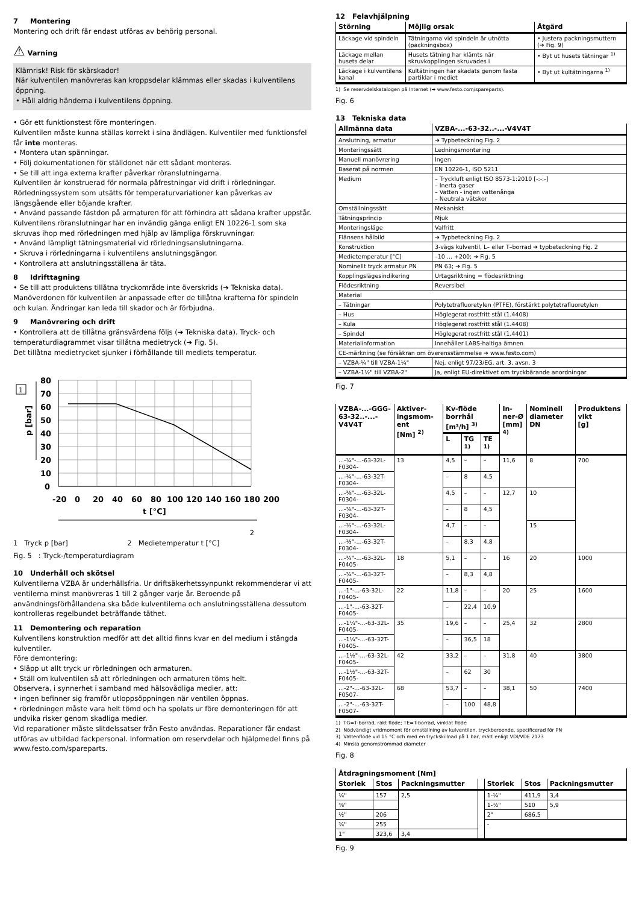7 Montering
Montering och drift får endast utföras av behörig personal.
⚠ Varning
Klämrisk! Risk för skärskador!
När kulventilen manövreras kan kroppsdelar klämmas eller skadas i kulventilens öppning.
• Håll aldrig händerna i kulventilens öppning.
• Gör ett funktionstest före monteringen.
Kulventilen måste kunna ställas korrekt i sina ändlägen. Kulventiler med funktionsfel får inte monteras.
• Montera utan spänningar.
• Följ dokumentationen för ställdonet när ett sådant monteras.
• Se till att inga externa krafter påverkar röranslutningarna.
Kulventilen är konstruerad för normala påfrestningar vid drift i rörledningar. Rörledningssystem som utsätts för temperaturvariationer kan påverkas av längsgående eller böjande krafter.
• Använd passande fästdon på armaturen för att förhindra att sådana krafter uppstår.
Kulventilens röranslutningar har en invändig gänga enligt EN 10226-1 som ska skruvas ihop med rörledningen med hjälp av lämpliga förskruvningar.
• Använd lämpligt tätningsmaterial vid rörledningsanslutningarna.
• Skruva i rörledningarna i kulventilens anslutningsgängor.
• Kontrollera att anslutningsställena är täta.
8 Idrifttagning
• Se till att produktens tillåtna tryckområde inte överskrids (➔ Tekniska data).
Manöverdonen för kulventilen är anpassade efter de tillåtna krafterna för spindeln och kulan. Ändringar kan leda till skador och är förbjudna.
9 Manövrering och drift
• Kontrollera att de tillåtna gränsvärdena följs (➔ Tekniska data). Tryck- och temperaturdiagrammet visar tillåtna medietryck (➔ Fig. 5).
Det tillåtna medietrycket sjunker i förhållande till mediets temperatur.
1
80
70
60
50
40
30
20
10
0
-20
0
20
40
60
80
100
120
140
160
180
200
t [°C]
p [bar]
2
1 Tryck p [bar] 2 Medietemperatur t [°C]
Fig. 5 : Tryck-/temperaturdiagram
10 Underhåll och skötsel
Kulventilerna VZBA är underhållsfria. Ur driftsäkerhetssynpunkt rekommenderar vi att ventilerna minst manövreras 1 till 2 gånger varje år. Beroende på användningsförhållandena ska både kulventilerna och anslutningsställena dessutom kontrolleras regelbundet beträffande täthet.
11 Demontering och reparation
Kulventilens konstruktion medför att det alltid finns kvar en del medium i stängda kulventiler.
Före demontering:
• Släpp ut allt tryck ur rörledningen och armaturen.
• Ställ om kulventilen så att rörledningen och armaturen töms helt.
Observera, i synnerhet i samband med hälsovådliga medier, att:
• ingen befinner sig framför utloppsöppningen när ventilen öppnas.
• rörledningen måste vara helt tömd och ha spolats ur före demonteringen för att undvika risker genom skadliga medier.
Vid reparationer måste slitdelssatser från Festo användas. Reparationer får endast utföras av utbildad fackpersonal. Information om reservdelar och hjälpmedel finns på www.festo.com/spareparts.
12 Felavhjälpning
| Störning | Möjlig orsak | Åtgärd |
| --- | --- | --- |
| Läckage vid spindeln | Tätningarna vid spindeln är utnötta (packningsbox) | • Justera packningsmuttern (➔ Fig. 9) |
| Läckage mellan husets delar | Husets tätning har klämts när skruvkopplingen skruvades i | • Byt ut husets tätningar <sup>1)</sup> |
| Läckage i kulventilens kanal | Kultätningen har skadats genom fasta partiklar i mediet | • Byt ut kultätningarna <sup>1)</sup> |
1) Se reservdelskatalogen på Internet (➔ www.festo.com/spareparts).
Fig. 6
13 Tekniska data
| Allmänna data | VZBA-...-63-32..-...-V4V4T |
| --- | --- |
| Anslutning, armatur | ➔ Typbeteckning Fig. 2 |
| Monteringssätt | Ledningsmontering |
| Manuell manövrering | Ingen |
| Baserat på normen | EN 10226-1, ISO 5211 |
| Medium | – Tryckluft enligt ISO 8573-1:2010 [-:-:-] – Inerta gaser – Vatten - ingen vattenånga – Neutrala vätskor |
| Omställningssätt | Mekaniskt |
| Tätningsprincip | Mjuk |
| Monteringsläge | Valfritt |
| Flänsens hålbild | ➔ Typbeteckning Fig. 2 |
| Konstruktion | 3-vägs kulventil, L– eller T–borrad ➔ typbeteckning Fig. 2 |
| Medietemperatur [°C] | –10 ... +200; ➔ Fig. 5 |
| Nominellt tryck armatur PN | PN 63; ➔ Fig. 5 |
| Kopplingslägesindikering | Urtagsriktning = flödesriktning |
| Flödesriktning | Reversibel |
| Material | |
| – Tätningar | Polytetrafluoretylen (PTFE), förstärkt polytetrafluoretylen |
| – Hus | Höglegerat rostfritt stål (1.4408) |
| – Kula | Höglegerat rostfritt stål (1.4408) |
| – Spindel | Höglegerat rostfritt stål (1.4401) |
| Materialinformation | Innehåller LABS-haltiga ämnen |
| CE-märkning (se försäkran om överensstämmelse ➔ www.festo.com) | |
| – VZBA-¼" till VZBA-1¼" | Nej, enligt 97/23/EG, art. 3, avsn. 3 |
| – VZBA-1½" till VZBA-2" | Ja, enligt EU-direktivet om tryckbärande anordningar |
Fig. 7
| VZBA-...-GGG-63-32..-...-V4V4T | Aktiver­ingsmom­ent [Nm] <sup>2)</sup> | Kv-flöde borrhål [m³/h] <sup>3)</sup> | | | In­ner-Ø [mm] <sup>4)</sup> | Nominell diameter DN | Produktens vikt [g] |
| --- | --- | --- | --- | --- | --- | --- | --- |
| | | L | TG <sup>1)</sup> | TE <sup>1)</sup> | | | |
| ...-¼"-...-63-32L-F0304- | 13 | 4,5 | – | – | 11,6 | 8 | 700 |
| ...-¼"-...-63-32T-F0304- | | – | 8 | 4,5 | | | |
| ...-⅜"-...-63-32L-F0304- | | 4,5 | – | – | 12,7 | 10 | |
| ...-⅜"-...-63-32T-F0304- | | – | 8 | 4,5 | | | |
| ...-½"-...-63-32L-F0304- | | 4,7 | – | – | | 15 | |
| ...-½"-...-63-32T-F0304- | | – | 8,3 | 4,8 | | | |
| ...-¾"-...-63-32L-F0405- | 18 | 5,1 | – | – | 16 | 20 | 1000 |
| ...-¾"-...-63-32T-F0405- | | – | 8,3 | 4,8 | | | |
| ...-1"-...-63-32L-F0405- | 22 | 11,8 | – | – | 20 | 25 | 1600 |
| ...-1"-...-63-32T-F0405- | | – | 22,4 | 10,9 | | | |
| ...-1¼"-...-63-32L-F0405- | 35 | 19,6 | – | – | 25,4 | 32 | 2800 |
| ...-1¼"-...-63-32T-F0405- | | – | 36,5 | 18 | | | |
| ...-1½"-...-63-32L-F0405- | 42 | 33,2 | – | – | 31,8 | 40 | 3800 |
| ...-1½"-...-63-32T-F0405- | | – | 62 | 30 | | | |
| ...-2"-...-63-32L-F0507- | 68 | 53,7 | – | – | 38,1 | 50 | 7400 |
| ...-2"-...-63-32T-F0507- | | – | 100 | 48,8 | | | |
1) TG=T-borrad, rakt flöde; TE=T-borrad, vinklat flöde
2) Nödvändigt vridmoment för omställning av kulventilen, tryckberoende, specificerad för PN
3) Vattenflöde vid 15 °C och med en tryckskillnad på 1 bar, mätt enligt VDI/VDE 2173
4) Minsta genomströmmad diameter
Fig. 8
| Åtdragningsmoment [Nm] | | | | | | |
| --- | --- | --- | --- | --- | --- | --- |
| Storlek | Stos | Packningsmutter | | Storlek | Stos | Packningsmutter |
| ¼" | 157 | 2,5 | | 1-¼" | 411,9 | 3,4 |
| ⅜" | | | | 1-½" | 510 | 5,9 |
| ½" | 206 | | | 2" | 686,5 | |
| ¾" | 255 | | | - | | |
| 1" | 323,6 | 3,4 | | | | |
Fig. 9